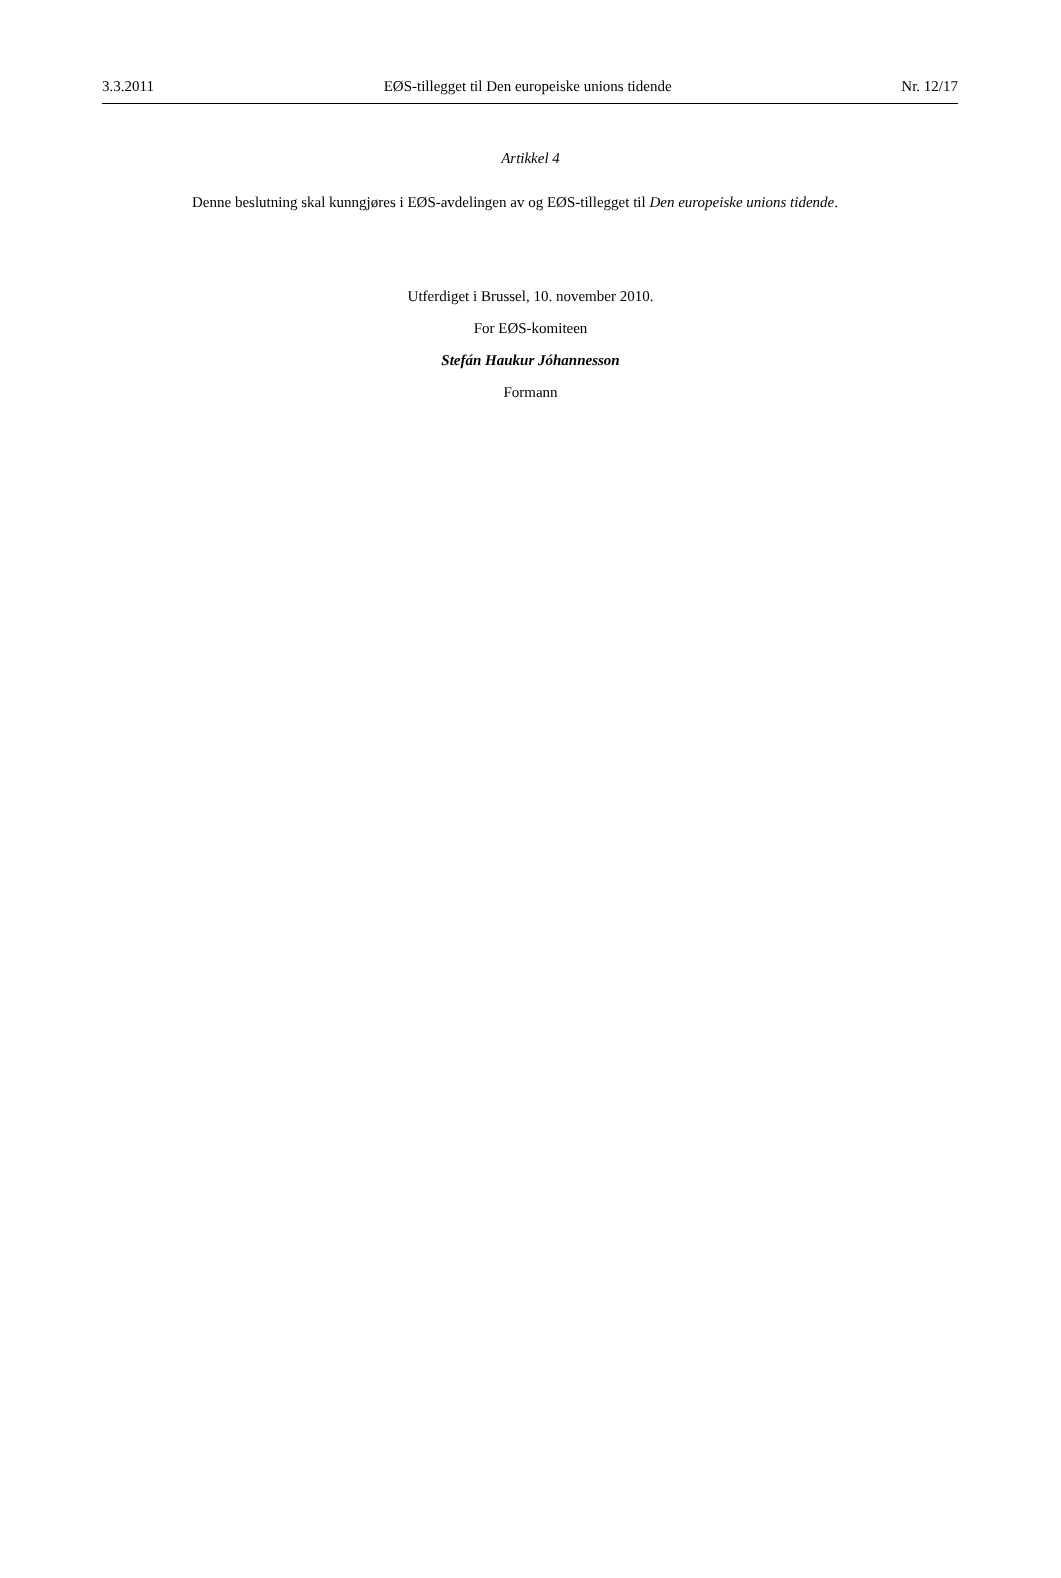3.3.2011 EØS-tillegget til Den europeiske unions tidende Nr. 12/17
Artikkel 4
Denne beslutning skal kunngjøres i EØS-avdelingen av og EØS-tillegget til Den europeiske unions tidende.
Utferdiget i Brussel, 10. november 2010.
For EØS-komiteen
Stefán Haukur Jóhannesson
Formann